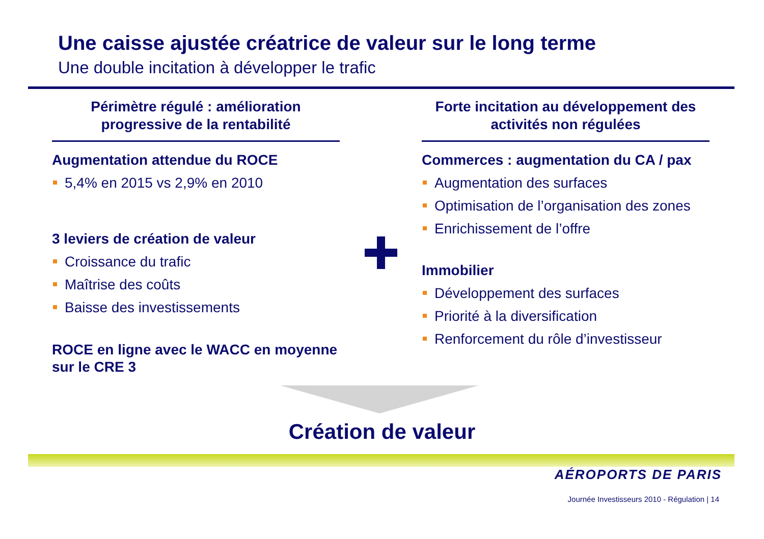Une caisse ajustée créatrice de valeur sur le long terme
Une double incitation à développer le trafic
Périmètre régulé : amélioration progressive de la rentabilité
Augmentation attendue du ROCE
5,4% en 2015 vs 2,9% en 2010
3 leviers de création de valeur
Croissance du trafic
Maîtrise des coûts
Baisse des investissements
ROCE en ligne avec le WACC en moyenne sur le CRE 3
Forte incitation au développement des activités non régulées
Commerces : augmentation du CA / pax
Augmentation des surfaces
Optimisation de l’organisation des zones
Enrichissement de l’offre
Immobilier
Développement des surfaces
Priorité à la diversification
Renforcement du rôle d’investisseur
Création de valeur
AÉROPORTS DE PARIS
Journée Investisseurs 2010 - Régulation | 14